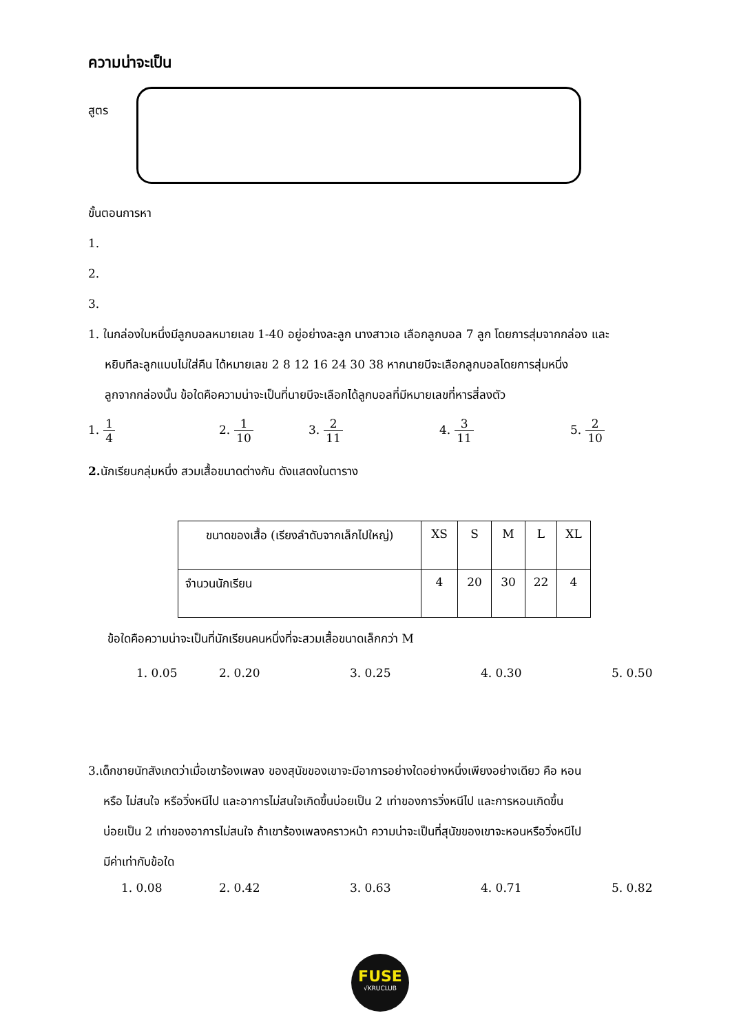ความน่าจะเป็น
สูตร
ขั้นตอนการหา
1.
2.
3.
1. ในกล่องใบหนึ่งมีลูกบอลหมายเลข 1-40 อยู่อย่างละลูก นางสาวเอ เลือกลูกบอล 7 ลูก โดยการสุ่มจากกล่อง และ
หยิบทีละลูกแบบไม่ใส่คืน ได้หมายเลข 2 8 12 16 24 30 38 หากนายบีจะเลือกลูกบอลโดยการสุ่มหนึ่ง
ลูกจากกล่องนั้น ข้อใดคือความน่าจะเป็นที่นายบีจะเลือกได้ลูกบอลที่มีหมายเลขที่หารสี่ลงตัว
1. 1 4 2. 1 10 3. 2 11 4. 3 11 5. 2 10
2. นักเรียนกลุ่มหนึ่ง สวมเสื้อขนาดต่างกัน ดังแสดงในตาราง
| ขนาดของเสื้อ (เรียงลำดับจากเล็กไปใหญ่) | XS | S | M | L | XL |
| จำนวนนักเรียน | 4 | 20 | 30 | 22 | 4 |
ข้อใดคือความน่าจะเป็นที่นักเรียนคนหนึ่งที่จะสวมเสื้อขนาดเล็กกว่า M
1. 0.05 2. 0.20 3. 0.25 4. 0.30 5. 0.50
3.เด็กชายนัทสังเกตว่าเมื่อเขาร้องเพลง ของสุนัขของเขาจะมีอาการอย่างใดอย่างหนึ่งเพียงอย่างเดียว คือ หอน
หรือ ไม่สนใจ หรือวิ่งหนีไป และอาการไม่สนใจเกิดขึ้นบ่อยเป็น 2 เท่าของการวิ่งหนีไป และการหอนเกิดขึ้น
บ่อยเป็น 2 เท่าของอาการไม่สนใจ ถ้าเขาร้องเพลงคราวหน้า ความน่าจะเป็นที่สุนัขของเขาจะหอนหรือวิ่งหนีไป
มีค่าเท่ากับข้อใด
1. 0.08 2. 0.42 3. 0.63 4. 0.71 5. 0.82
FUSE
√KRUCLUB